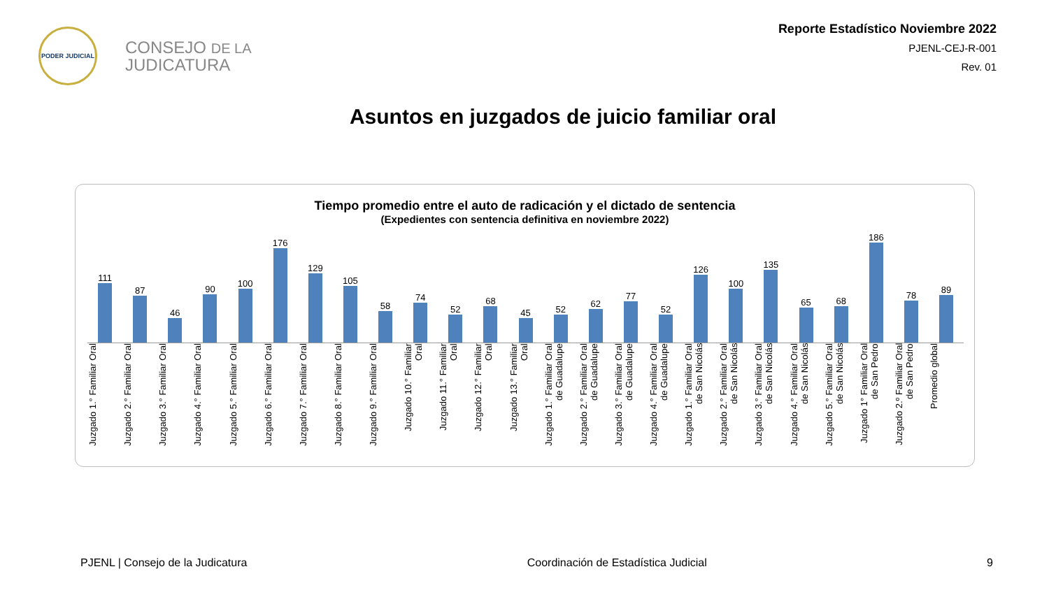PODER JUDICIAL
CONSEJO DE LA
JUDICATURA
Reporte Estadístico Noviembre 2022
PJENL-CEJ-R-001
Rev. 01
Asuntos en juzgados de juicio familiar oral
Tiempo promedio entre el auto de radicación y el dictado de sentencia
(Expedientes con sentencia definitiva en noviembre 2022)
111
87
46
90
100
176
129
105
58
74
52
68
45
52
62
77
52
126
100
135
65
68
186
78
89
Juzgado 1.° Familiar Oral
Juzgado 2.° Familiar Oral
Juzgado 3.° Familiar Oral
Juzgado 4.° Familiar Oral
Juzgado 5.° Familiar Oral
Juzgado 6.° Familiar Oral
Juzgado 7.° Familiar Oral
Juzgado 8.° Familiar Oral
Juzgado 9.° Familiar Oral
Juzgado 10.° Familiar Oral
Juzgado 11.° Familiar Oral
Juzgado 12.° Familiar Oral
Juzgado 13.° Familiar Oral
Juzgado 1.° Familiar Oral de Guadalupe
Juzgado 2.° Familiar Oral de Guadalupe
Juzgado 3.° Familiar Oral de Guadalupe
Juzgado 4.° Familiar Oral de Guadalupe
Juzgado 1.° Familiar Oral de San Nicolás
Juzgado 2.° Familiar Oral de San Nicolás
Juzgado 3.° Familiar Oral de San Nicolás
Juzgado 4.° Familiar Oral de San Nicolás
Juzgado 5.° Familiar Oral de San Nicolás
Juzgado 1° Familiar Oral de San Pedro
Juzgado 2.º Familiar Oral de San Pedro
Promedio global
PJENL | Consejo de la Judicatura Coordinación de Estadística Judicial 9